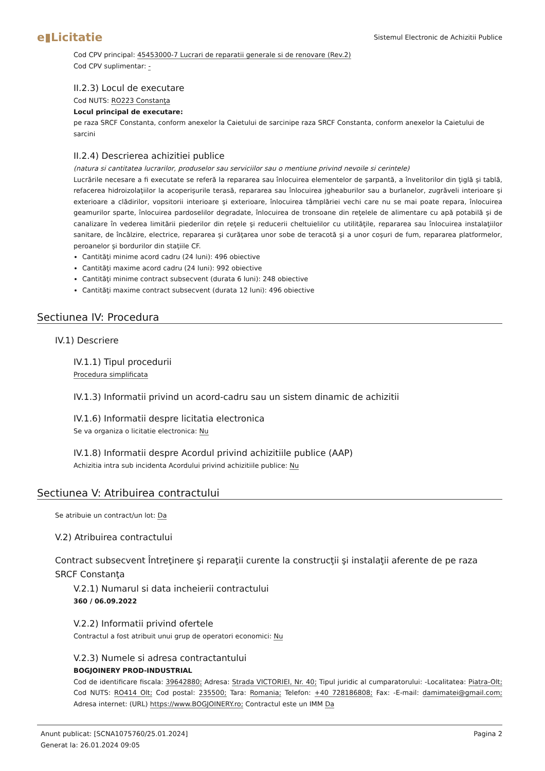e▮Licitatie Sistemul Electronic de Achizitii Publice
Cod CPV principal: 45453000-7 Lucrari de reparatii generale si de renovare (Rev.2)
Cod CPV suplimentar: -
II.2.3) Locul de executare
Cod NUTS: RO223 Constanţa
Locul principal de executare:
pe raza SRCF Constanta, conform anexelor la Caietului de sarcinipe raza SRCF Constanta, conform anexelor la Caietului de sarcini
II.2.4) Descrierea achizitiei publice
(natura si cantitatea lucrarilor, produselor sau serviciilor sau o mentiune privind nevoile si cerintele)
Lucrările necesare a fi executate se referă la repararea sau înlocuirea elementelor de şarpantă, a învelitorilor din ţiglă şi tablă, refacerea hidroizolaţiilor la acoperişurile terasă, repararea sau înlocuirea jgheaburilor sau a burlanelor, zugrăveli interioare şi exterioare a clădirilor, vopsitorii interioare şi exterioare, înlocuirea tâmplăriei vechi care nu se mai poate repara, înlocuirea geamurilor sparte, înlocuirea pardoselilor degradate, înlocuirea de tronsoane din reţelele de alimentare cu apă potabilă şi de canalizare în vederea limitării piederilor din reţele şi reducerii cheltuielilor cu utilităţile, repararea sau înlocuirea instalaţiilor sanitare, de încălzire, electrice, repararea şi curăţarea unor sobe de teracotă şi a unor coşuri de fum, repararea platformelor, peroanelor şi bordurilor din staţiile CF.
Cantităţi minime acord cadru (24 luni): 496 obiective
Cantităţi maxime acord cadru (24 luni): 992 obiective
Cantităţi minime contract subsecvent (durata 6 luni): 248 obiective
Cantităţi maxime contract subsecvent (durata 12 luni): 496 obiective
Sectiunea IV: Procedura
IV.1) Descriere
IV.1.1) Tipul procedurii
Procedura simplificata
IV.1.3) Informatii privind un acord-cadru sau un sistem dinamic de achizitii
IV.1.6) Informatii despre licitatia electronica
Se va organiza o licitatie electronica: Nu
IV.1.8) Informatii despre Acordul privind achizitiile publice (AAP)
Achizitia intra sub incidenta Acordului privind achizitiile publice: Nu
Sectiunea V: Atribuirea contractului
Se atribuie un contract/un lot: Da
V.2) Atribuirea contractului
Contract subsecvent Întreţinere şi reparaţii curente la construcţii şi instalaţii aferente de pe raza SRCF Constanţa
V.2.1) Numarul si data incheierii contractului
360 / 06.09.2022
V.2.2) Informatii privind ofertele
Contractul a fost atribuit unui grup de operatori economici: Nu
V.2.3) Numele si adresa contractantului
BOGJOINERY PROD-INDUSTRIAL
Cod de identificare fiscala: 39642880; Adresa: Strada VICTORIEI, Nr. 40; Tipul juridic al cumparatorului: -Localitatea: Piatra-Olt; Cod NUTS: RO414 Olt; Cod postal: 235500; Tara: Romania; Telefon: +40 728186808; Fax: -E-mail: damimatei@gmail.com; Adresa internet: (URL) https://www.BOGJOINERY.ro; Contractul este un IMM Da
Anunt publicat: [SCNA1075760/25.01.2024]
Generat la: 26.01.2024 09:05
Pagina 2